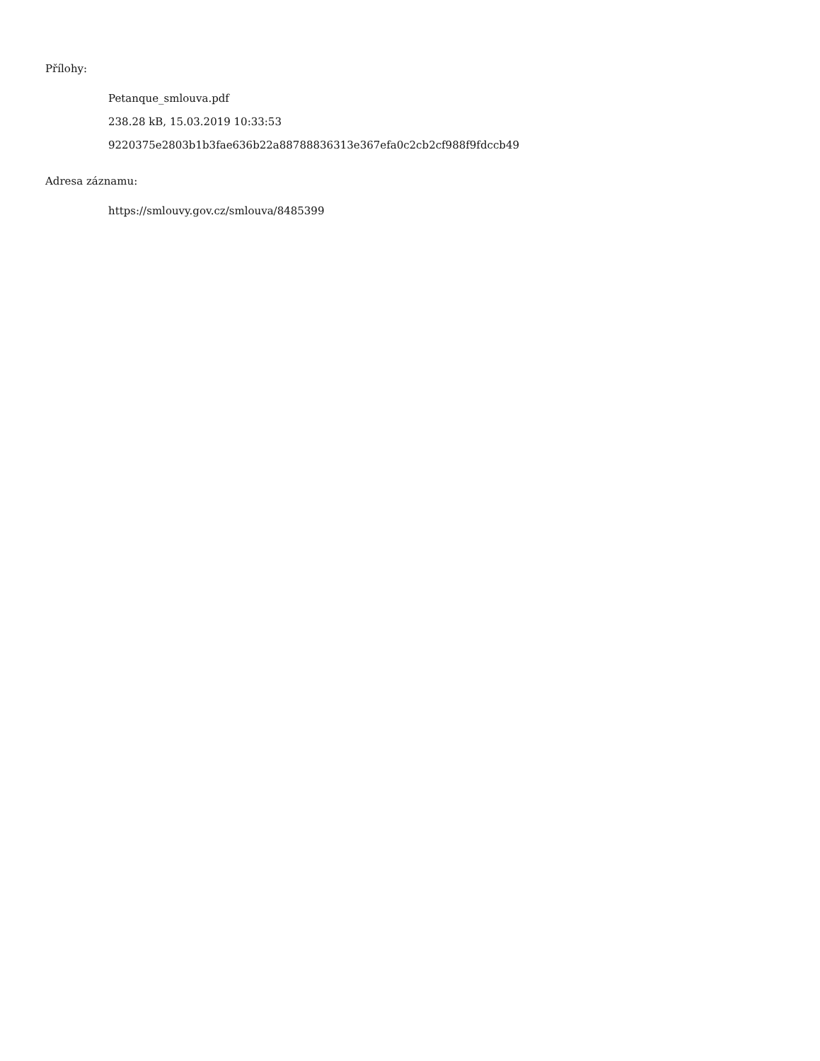Přílohy:
Petanque_smlouva.pdf
238.28 kB, 15.03.2019 10:33:53
9220375e2803b1b3fae636b22a88788836313e367efa0c2cb2cf988f9fdccb49
Adresa záznamu:
https://smlouvy.gov.cz/smlouva/8485399